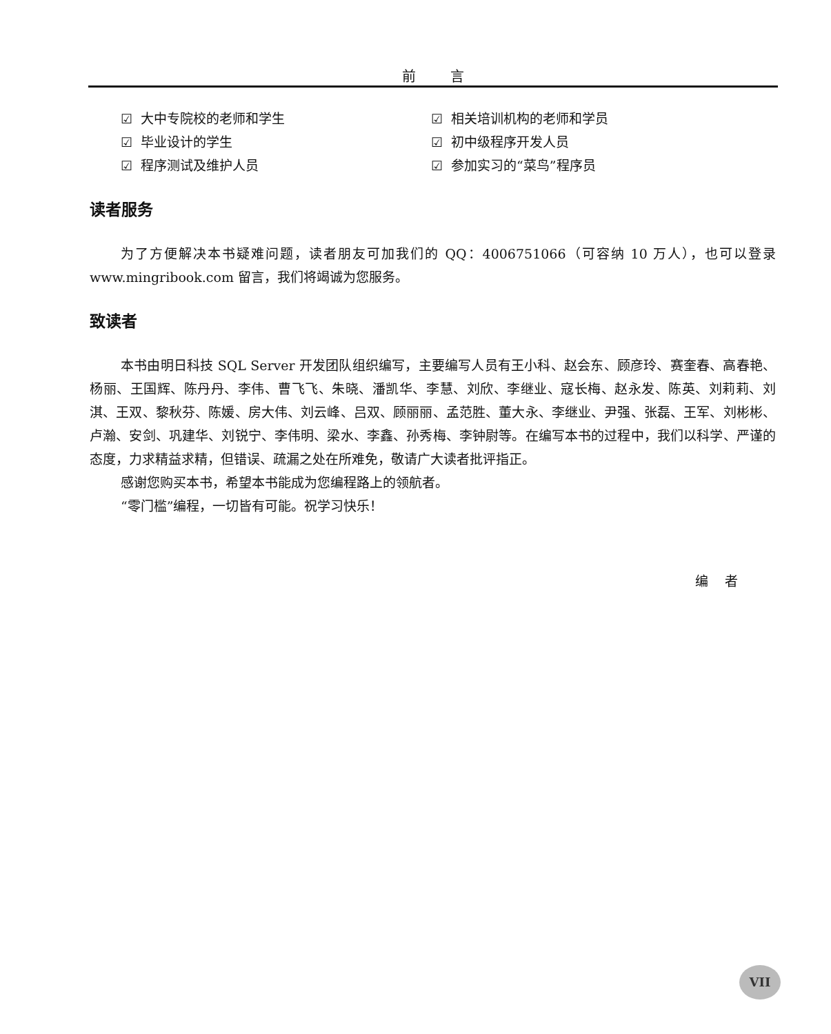前 言
☑ 大中专院校的老师和学生 ☑ 相关培训机构的老师和学员
☑ 毕业设计的学生 ☑ 初中级程序开发人员
☑ 程序测试及维护人员 ☑ 参加实习的“菜鸟”程序员
读者服务
为了方便解决本书疑难问题，读者朋友可加我们的 QQ：4006751066（可容纳 10 万人），也可以登录 www.mingribook.com 留言，我们将竭诚为您服务。
致读者
本书由明日科技 SQL Server 开发团队组织编写，主要编写人员有王小科、赵会东、顾彦玲、赛奎春、高春艳、杨丽、王国辉、陈丹丹、李伟、曹飞飞、朱晓、潘凯华、李慧、刘欣、李继业、寇长梅、赵永发、陈英、刘莉莉、刘淇、王双、黎秋芬、陈媛、房大伟、刘云峰、吕双、顾丽丽、孟范胜、董大永、李继业、尹强、张磊、王军、刘彬彬、卢瀚、安剑、巩建华、刘锐宁、李伟明、梁水、李鑫、孙秀梅、李钟尉等。在编写本书的过程中，我们以科学、严谨的态度，力求精益求精，但错误、疏漏之处在所难免，敬请广大读者批评指正。
感谢您购买本书，希望本书能成为您编程路上的领航者。
“零门槛”编程，一切皆有可能。祝学习快乐！
编 者
VII